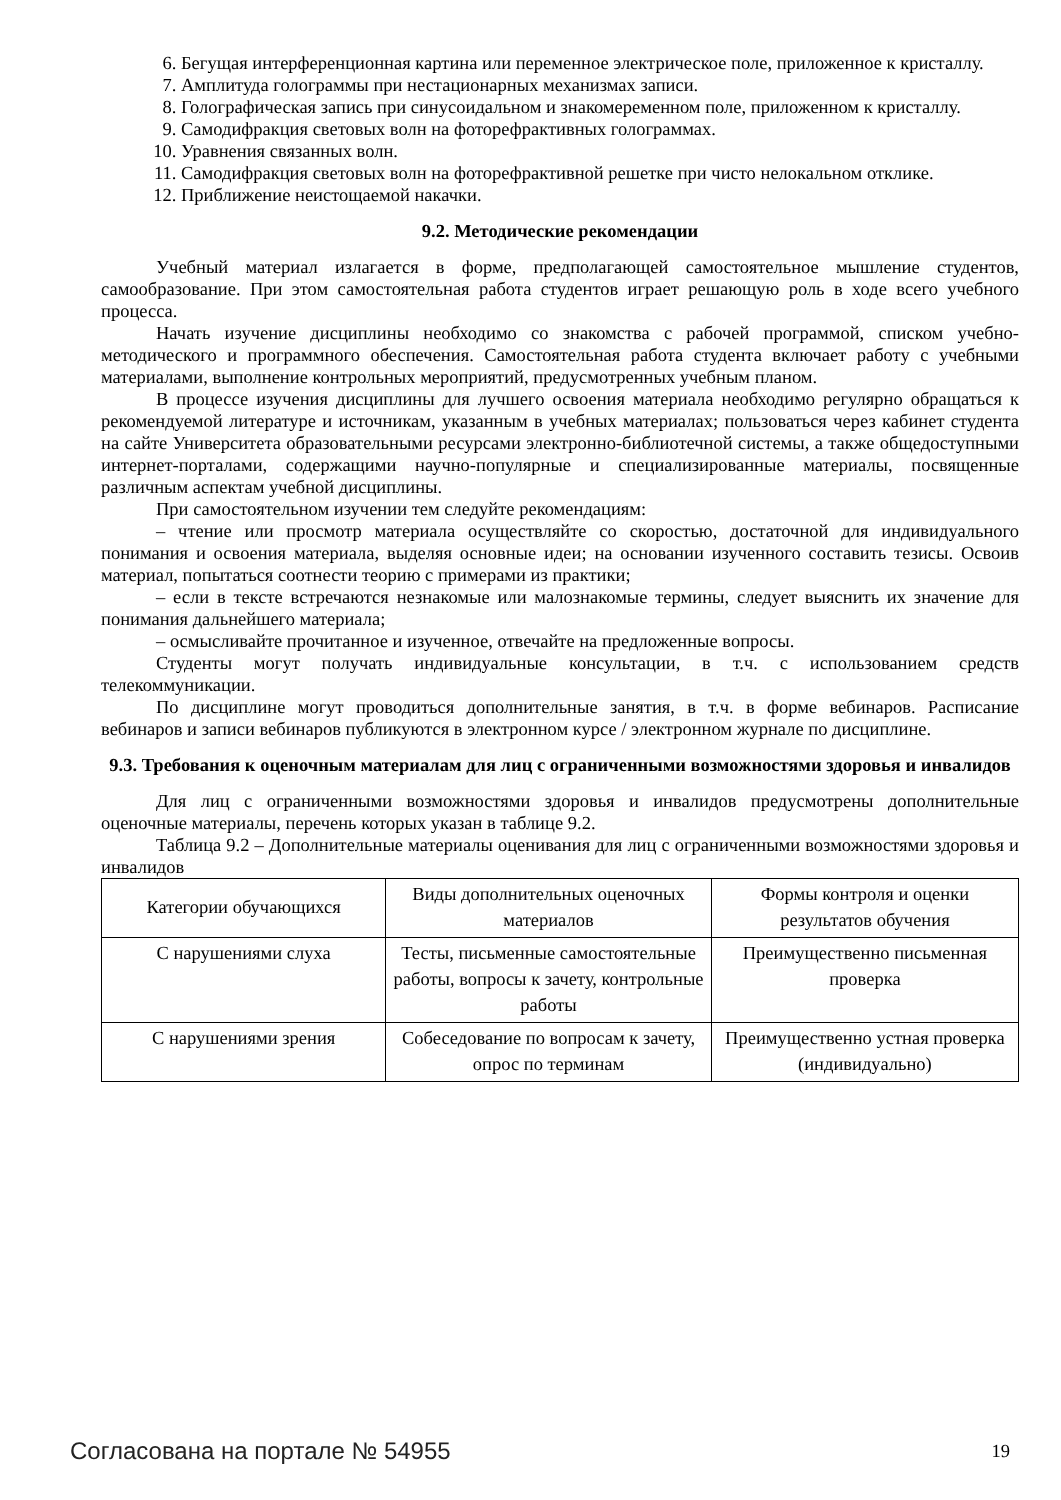6. Бегущая интерференционная картина или переменное электрическое поле, приложенное к кристаллу.
7. Амплитуда голограммы при нестационарных механизмах записи.
8. Голографическая запись при синусоидальном и знакомеременном поле, приложенном к кристаллу.
9. Самодифракция световых волн на фоторефрактивных голограммах.
10. Уравнения связанных волн.
11. Самодифракция световых волн на фоторефрактивной решетке при чисто нелокальном отклике.
12. Приближение неистощаемой накачки.
9.2. Методические рекомендации
Учебный материал излагается в форме, предполагающей самостоятельное мышление студентов, самообразование. При этом самостоятельная работа студентов играет решающую роль в ходе всего учебного процесса.
Начать изучение дисциплины необходимо со знакомства с рабочей программой, списком учебно-методического и программного обеспечения. Самостоятельная работа студента включает работу с учебными материалами, выполнение контрольных мероприятий, предусмотренных учебным планом.
В процессе изучения дисциплины для лучшего освоения материала необходимо регулярно обращаться к рекомендуемой литературе и источникам, указанным в учебных материалах; пользоваться через кабинет студента на сайте Университета образовательными ресурсами электронно-библиотечной системы, а также общедоступными интернет-порталами, содержащими научно-популярные и специализированные материалы, посвященные различным аспектам учебной дисциплины.
При самостоятельном изучении тем следуйте рекомендациям:
– чтение или просмотр материала осуществляйте со скоростью, достаточной для индивидуального понимания и освоения материала, выделяя основные идеи; на основании изученного составить тезисы. Освоив материал, попытаться соотнести теорию с примерами из практики;
– если в тексте встречаются незнакомые или малознакомые термины, следует выяснить их значение для понимания дальнейшего материала;
– осмысливайте прочитанное и изученное, отвечайте на предложенные вопросы.
Студенты могут получать индивидуальные консультации, в т.ч. с использованием средств телекоммуникации.
По дисциплине могут проводиться дополнительные занятия, в т.ч. в форме вебинаров. Расписание вебинаров и записи вебинаров публикуются в электронном курсе / электронном журнале по дисциплине.
9.3. Требования к оценочным материалам для лиц с ограниченными возможностями здоровья и инвалидов
Для лиц с ограниченными возможностями здоровья и инвалидов предусмотрены дополнительные оценочные материалы, перечень которых указан в таблице 9.2.
Таблица 9.2 – Дополнительные материалы оценивания для лиц с ограниченными возможностями здоровья и инвалидов
| Категории обучающихся | Виды дополнительных оценочных материалов | Формы контроля и оценки результатов обучения |
| --- | --- | --- |
| С нарушениями слуха | Тесты, письменные самостоятельные работы, вопросы к зачету, контрольные работы | Преимущественно письменная проверка |
| С нарушениями зрения | Собеседование по вопросам к зачету, опрос по терминам | Преимущественно устная проверка (индивидуально) |
Согласована на портале № 54955 19